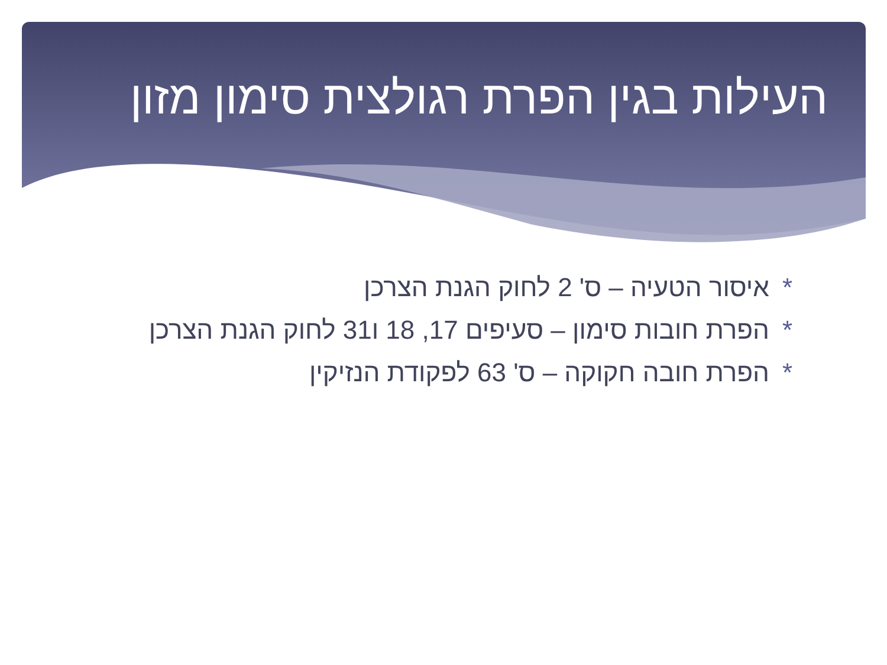העילות בגין הפרת רגולצית סימון מזון
*איסור הטעיה – ס' 2 לחוק הגנת הצרכן
*הפרת חובות סימון – סעיפים 17, 18 ו31 לחוק הגנת הצרכן
*הפרת חובה חקוקה – ס' 63 לפקודת הנזיקין